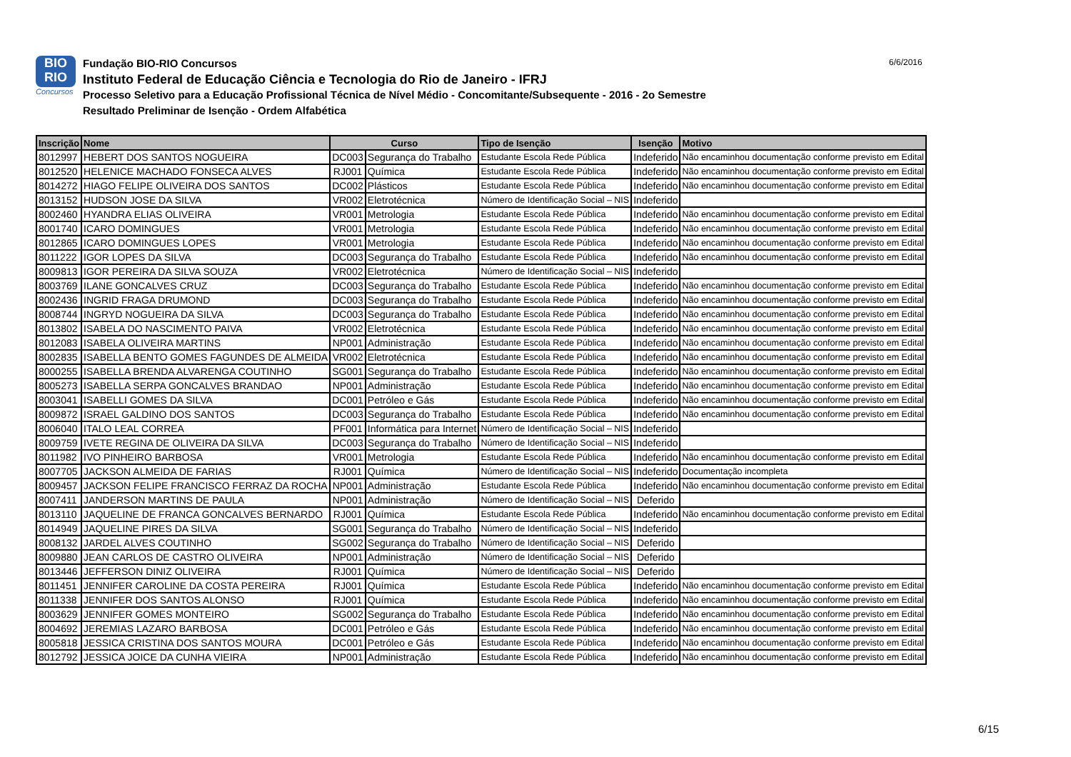BIO
RIO
Concursos
Fundação BIO-RIO Concursos
Instituto Federal de Educação Ciência e Tecnologia do Rio de Janeiro - IFRJ
Processo Seletivo para a Educação Profissional Técnica de Nível Médio - Concomitante/Subsequente - 2016 - 2o Semestre
Resultado Preliminar de Isenção - Ordem Alfabética
6/6/2016
| Inscrição | Nome | Curso | | Tipo de Isenção | Isenção | Motivo |
| --- | --- | --- | --- | --- | --- | --- |
| 8012997 | HEBERT DOS SANTOS NOGUEIRA | DC003 | Segurança do Trabalho | Estudante Escola Rede Pública | Indeferido | Não encaminhou documentação conforme previsto em Edital |
| 8012520 | HELENICE MACHADO FONSECA ALVES | RJ001 | Química | Estudante Escola Rede Pública | Indeferido | Não encaminhou documentação conforme previsto em Edital |
| 8014272 | HIAGO FELIPE OLIVEIRA DOS SANTOS | DC002 | Plásticos | Estudante Escola Rede Pública | Indeferido | Não encaminhou documentação conforme previsto em Edital |
| 8013152 | HUDSON JOSE DA SILVA | VR002 | Eletrotécnica | Número de Identificação Social – NIS | Indeferido | |
| 8002460 | HYANDRA ELIAS OLIVEIRA | VR001 | Metrologia | Estudante Escola Rede Pública | Indeferido | Não encaminhou documentação conforme previsto em Edital |
| 8001740 | ICARO DOMINGUES | VR001 | Metrologia | Estudante Escola Rede Pública | Indeferido | Não encaminhou documentação conforme previsto em Edital |
| 8012865 | ICARO DOMINGUES LOPES | VR001 | Metrologia | Estudante Escola Rede Pública | Indeferido | Não encaminhou documentação conforme previsto em Edital |
| 8011222 | IGOR LOPES DA SILVA | DC003 | Segurança do Trabalho | Estudante Escola Rede Pública | Indeferido | Não encaminhou documentação conforme previsto em Edital |
| 8009813 | IGOR PEREIRA DA SILVA SOUZA | VR002 | Eletrotécnica | Número de Identificação Social – NIS | Indeferido | |
| 8003769 | ILANE GONCALVES CRUZ | DC003 | Segurança do Trabalho | Estudante Escola Rede Pública | Indeferido | Não encaminhou documentação conforme previsto em Edital |
| 8002436 | INGRID FRAGA DRUMOND | DC003 | Segurança do Trabalho | Estudante Escola Rede Pública | Indeferido | Não encaminhou documentação conforme previsto em Edital |
| 8008744 | INGRYD NOGUEIRA DA SILVA | DC003 | Segurança do Trabalho | Estudante Escola Rede Pública | Indeferido | Não encaminhou documentação conforme previsto em Edital |
| 8013802 | ISABELA DO NASCIMENTO PAIVA | VR002 | Eletrotécnica | Estudante Escola Rede Pública | Indeferido | Não encaminhou documentação conforme previsto em Edital |
| 8012083 | ISABELA OLIVEIRA MARTINS | NP001 | Administração | Estudante Escola Rede Pública | Indeferido | Não encaminhou documentação conforme previsto em Edital |
| 8002835 | ISABELLA BENTO GOMES FAGUNDES DE ALMEIDA | VR002 | Eletrotécnica | Estudante Escola Rede Pública | Indeferido | Não encaminhou documentação conforme previsto em Edital |
| 8000255 | ISABELLA BRENDA ALVARENGA COUTINHO | SG001 | Segurança do Trabalho | Estudante Escola Rede Pública | Indeferido | Não encaminhou documentação conforme previsto em Edital |
| 8005273 | ISABELLA SERPA GONCALVES BRANDAO | NP001 | Administração | Estudante Escola Rede Pública | Indeferido | Não encaminhou documentação conforme previsto em Edital |
| 8003041 | ISABELLI GOMES DA SILVA | DC001 | Petróleo e Gás | Estudante Escola Rede Pública | Indeferido | Não encaminhou documentação conforme previsto em Edital |
| 8009872 | ISRAEL GALDINO DOS SANTOS | DC003 | Segurança do Trabalho | Estudante Escola Rede Pública | Indeferido | Não encaminhou documentação conforme previsto em Edital |
| 8006040 | ITALO LEAL CORREA | PF001 | Informática para Internet | Número de Identificação Social – NIS | Indeferido | |
| 8009759 | IVETE REGINA DE OLIVEIRA DA SILVA | DC003 | Segurança do Trabalho | Número de Identificação Social – NIS | Indeferido | |
| 8011982 | IVO PINHEIRO BARBOSA | VR001 | Metrologia | Estudante Escola Rede Pública | Indeferido | Não encaminhou documentação conforme previsto em Edital |
| 8007705 | JACKSON ALMEIDA DE FARIAS | RJ001 | Química | Número de Identificação Social – NIS | Indeferido | Documentação incompleta |
| 8009457 | JACKSON FELIPE FRANCISCO FERRAZ DA ROCHA | NP001 | Administração | Estudante Escola Rede Pública | Indeferido | Não encaminhou documentação conforme previsto em Edital |
| 8007411 | JANDERSON MARTINS DE PAULA | NP001 | Administração | Número de Identificação Social – NIS | Deferido | |
| 8013110 | JAQUELINE DE FRANCA GONCALVES BERNARDO | RJ001 | Química | Estudante Escola Rede Pública | Indeferido | Não encaminhou documentação conforme previsto em Edital |
| 8014949 | JAQUELINE PIRES DA SILVA | SG001 | Segurança do Trabalho | Número de Identificação Social – NIS | Indeferido | |
| 8008132 | JARDEL ALVES COUTINHO | SG002 | Segurança do Trabalho | Número de Identificação Social – NIS | Deferido | |
| 8009880 | JEAN CARLOS DE CASTRO OLIVEIRA | NP001 | Administração | Número de Identificação Social – NIS | Deferido | |
| 8013446 | JEFFERSON DINIZ OLIVEIRA | RJ001 | Química | Número de Identificação Social – NIS | Deferido | |
| 8011451 | JENNIFER CAROLINE DA COSTA PEREIRA | RJ001 | Química | Estudante Escola Rede Pública | Indeferido | Não encaminhou documentação conforme previsto em Edital |
| 8011338 | JENNIFER DOS SANTOS ALONSO | RJ001 | Química | Estudante Escola Rede Pública | Indeferido | Não encaminhou documentação conforme previsto em Edital |
| 8003629 | JENNIFER GOMES MONTEIRO | SG002 | Segurança do Trabalho | Estudante Escola Rede Pública | Indeferido | Não encaminhou documentação conforme previsto em Edital |
| 8004692 | JEREMIAS LAZARO BARBOSA | DC001 | Petróleo e Gás | Estudante Escola Rede Pública | Indeferido | Não encaminhou documentação conforme previsto em Edital |
| 8005818 | JESSICA CRISTINA DOS SANTOS MOURA | DC001 | Petróleo e Gás | Estudante Escola Rede Pública | Indeferido | Não encaminhou documentação conforme previsto em Edital |
| 8012792 | JESSICA JOICE DA CUNHA VIEIRA | NP001 | Administração | Estudante Escola Rede Pública | Indeferido | Não encaminhou documentação conforme previsto em Edital |
6/15